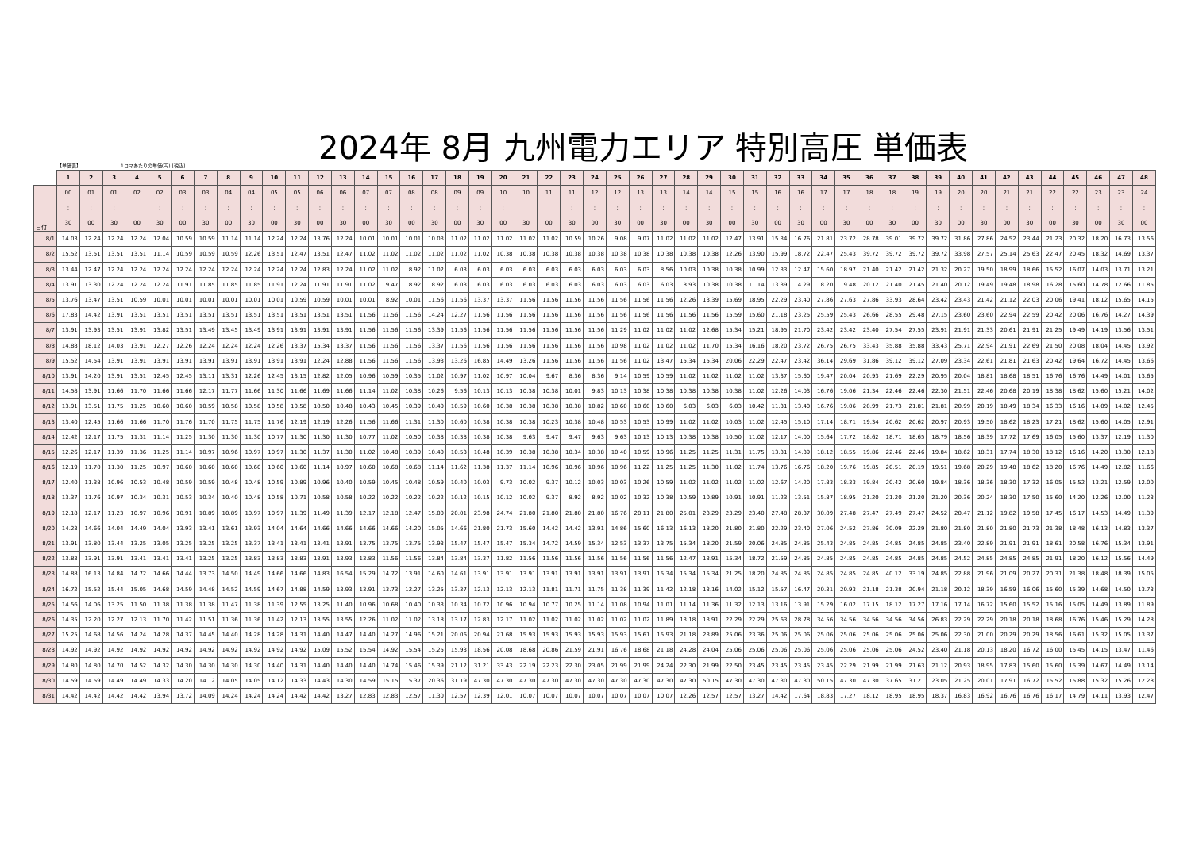2024年 8月 九州電力エリア 特別高圧 単価表
【単価表】 1コマあたりの単価(円) [税込]
| | 1 | 2 | 3 | 4 | 5 | 6 | 7 | 8 | 9 | 10 | 11 | 12 | 13 | 14 | 15 | 16 | 17 | 18 | 19 | 20 | 21 | 22 | 23 | 24 | 25 | 26 | 27 | 28 | 29 | 30 | 31 | 32 | 33 | 34 | 35 | 36 | 37 | 38 | 39 | 40 | 41 | 42 | 43 | 44 | 45 | 46 | 47 | 48 |
| --- | --- | --- | --- | --- | --- | --- | --- | --- | --- | --- | --- | --- | --- | --- | --- | --- | --- | --- | --- | --- | --- | --- | --- | --- | --- | --- | --- | --- | --- | --- | --- | --- | --- | --- | --- | --- | --- | --- | --- | --- | --- | --- | --- | --- | --- | --- | --- | --- |
| 日付 | 00 : 30 | 01 : 00 | 01 : 30 | 02 : 00 | 02 : 30 | 03 : 00 | 03 : 30 | 04 : 00 | 04 : 30 | 05 : 00 | 05 : 30 | 06 : 00 | 06 : 30 | 07 : 00 | 07 : 30 | 08 : 00 | 08 : 30 | 09 : 00 | 09 : 30 | 10 : 00 | 10 : 30 | 11 : 00 | 11 : 30 | 12 : 00 | 12 : 30 | 13 : 00 | 13 : 30 | 14 : 00 | 14 : 30 | 15 : 00 | 15 : 30 | 16 : 00 | 16 : 30 | 17 : 00 | 17 : 30 | 18 : 00 | 18 : 30 | 19 : 00 | 19 : 30 | 20 : 00 | 20 : 30 | 21 : 00 | 21 : 30 | 22 : 00 | 22 : 30 | 23 : 00 | 23 : 30 | 24 : 00 |
| 8/1 | 14.03 | 12.24 | 12.24 | 12.24 | 12.04 | 10.59 | 10.59 | 11.14 | 11.14 | 12.24 | 12.24 | 13.76 | 12.24 | 10.01 | 10.01 | 10.01 | 10.03 | 11.02 | 11.02 | 11.02 | 11.02 | 11.02 | 10.59 | 10.26 | 9.08 | 9.07 | 11.02 | 11.02 | 11.02 | 12.47 | 13.91 | 15.34 | 16.76 | 21.81 | 23.72 | 28.78 | 39.01 | 39.72 | 39.72 | 31.86 | 27.86 | 24.52 | 23.44 | 21.23 | 20.32 | 18.20 | 16.73 | 13.56 |
| 8/2 | 15.52 | 13.51 | 13.51 | 13.51 | 11.14 | 10.59 | 10.59 | 10.59 | 12.26 | 13.51 | 12.47 | 13.51 | 12.47 | 11.02 | 11.02 | 11.02 | 11.02 | 11.02 | 11.02 | 10.38 | 10.38 | 10.38 | 10.38 | 10.38 | 10.38 | 10.38 | 10.38 | 10.38 | 10.38 | 12.26 | 13.90 | 15.99 | 18.72 | 22.47 | 25.43 | 39.72 | 39.72 | 39.72 | 39.72 | 33.98 | 27.57 | 25.14 | 25.63 | 22.47 | 20.45 | 18.32 | 14.69 | 13.37 |
| 8/3 | 13.44 | 12.47 | 12.24 | 12.24 | 12.24 | 12.24 | 12.24 | 12.24 | 12.24 | 12.24 | 12.24 | 12.83 | 12.24 | 11.02 | 11.02 | 8.92 | 11.02 | 6.03 | 6.03 | 6.03 | 6.03 | 6.03 | 6.03 | 6.03 | 6.03 | 6.03 | 8.56 | 10.03 | 10.38 | 10.38 | 10.99 | 12.33 | 12.47 | 15.60 | 18.97 | 21.40 | 21.42 | 21.42 | 21.32 | 20.27 | 19.50 | 18.99 | 18.66 | 15.52 | 16.07 | 14.03 | 13.71 | 13.21 |
| 8/4 | 13.91 | 13.30 | 12.24 | 12.24 | 12.24 | 11.91 | 11.85 | 11.85 | 11.85 | 11.91 | 12.24 | 11.91 | 11.91 | 11.02 | 9.47 | 8.92 | 8.92 | 6.03 | 6.03 | 6.03 | 6.03 | 6.03 | 6.03 | 6.03 | 6.03 | 6.03 | 6.03 | 8.93 | 10.38 | 10.38 | 11.14 | 13.39 | 14.29 | 18.20 | 19.48 | 20.12 | 21.40 | 21.45 | 21.40 | 20.12 | 19.49 | 19.48 | 18.98 | 16.28 | 15.60 | 14.78 | 12.66 | 11.85 |
| 8/5 | 13.76 | 13.47 | 13.51 | 10.59 | 10.01 | 10.01 | 10.01 | 10.01 | 10.01 | 10.01 | 10.59 | 10.59 | 10.01 | 10.01 | 8.92 | 10.01 | 11.56 | 11.56 | 13.37 | 13.37 | 11.56 | 11.56 | 11.56 | 11.56 | 11.56 | 11.56 | 11.56 | 12.26 | 13.39 | 15.69 | 18.95 | 22.29 | 23.40 | 27.86 | 27.63 | 27.86 | 33.93 | 28.64 | 23.42 | 23.43 | 21.42 | 21.12 | 22.03 | 20.06 | 19.41 | 18.12 | 15.65 | 14.15 |
| 8/6 | 17.83 | 14.42 | 13.91 | 13.51 | 13.51 | 13.51 | 13.51 | 13.51 | 13.51 | 13.51 | 13.51 | 13.51 | 13.51 | 11.56 | 11.56 | 11.56 | 14.24 | 12.27 | 11.56 | 11.56 | 11.56 | 11.56 | 11.56 | 11.56 | 11.56 | 11.56 | 11.56 | 11.56 | 11.56 | 15.59 | 15.60 | 21.18 | 23.25 | 25.59 | 25.43 | 26.66 | 28.55 | 29.48 | 27.15 | 23.60 | 23.60 | 22.94 | 22.59 | 20.42 | 20.06 | 16.76 | 14.27 | 14.39 |
| 8/7 | 13.91 | 13.93 | 13.51 | 13.91 | 13.82 | 13.51 | 13.49 | 13.45 | 13.49 | 13.91 | 13.91 | 13.91 | 13.91 | 11.56 | 11.56 | 11.56 | 13.39 | 11.56 | 11.56 | 11.56 | 11.56 | 11.56 | 11.56 | 11.56 | 11.29 | 11.02 | 11.02 | 11.02 | 12.68 | 15.34 | 15.21 | 18.95 | 21.70 | 23.42 | 23.42 | 23.40 | 27.54 | 27.55 | 23.91 | 21.91 | 21.33 | 20.61 | 21.91 | 21.25 | 19.49 | 14.19 | 13.56 | 13.51 |
| 8/8 | 14.88 | 18.12 | 14.03 | 13.91 | 12.27 | 12.26 | 12.24 | 12.24 | 12.24 | 12.26 | 13.37 | 15.34 | 13.37 | 11.56 | 11.56 | 11.56 | 13.37 | 11.56 | 11.56 | 11.56 | 11.56 | 11.56 | 11.56 | 11.56 | 10.98 | 11.02 | 11.02 | 11.02 | 11.70 | 15.34 | 16.16 | 18.20 | 23.72 | 26.75 | 26.75 | 33.43 | 35.88 | 35.88 | 33.43 | 25.71 | 22.94 | 21.91 | 22.69 | 21.50 | 20.08 | 18.04 | 14.45 | 13.92 |
| 8/9 | 15.52 | 14.54 | 13.91 | 13.91 | 13.91 | 13.91 | 13.91 | 13.91 | 13.91 | 13.91 | 13.91 | 12.24 | 12.88 | 11.56 | 11.56 | 11.56 | 13.93 | 13.26 | 16.85 | 14.49 | 13.26 | 11.56 | 11.56 | 11.56 | 11.56 | 11.02 | 13.47 | 15.34 | 15.34 | 20.06 | 22.29 | 22.47 | 23.42 | 36.14 | 29.69 | 31.86 | 39.12 | 39.12 | 27.09 | 23.34 | 22.61 | 21.81 | 21.63 | 20.42 | 19.64 | 16.72 | 14.45 | 13.66 |
| 8/10 | 13.91 | 14.20 | 13.91 | 13.51 | 12.45 | 12.45 | 13.11 | 13.31 | 12.26 | 12.45 | 13.15 | 12.82 | 12.05 | 10.96 | 10.59 | 10.35 | 11.02 | 10.97 | 11.02 | 10.97 | 10.04 | 9.67 | 8.36 | 8.36 | 9.14 | 10.59 | 10.59 | 11.02 | 11.02 | 11.02 | 11.02 | 13.37 | 15.60 | 19.47 | 20.04 | 20.93 | 21.69 | 22.29 | 20.95 | 20.04 | 18.81 | 18.68 | 18.51 | 16.76 | 16.76 | 14.49 | 14.01 | 13.65 |
| 8/11 | 14.58 | 13.91 | 11.66 | 11.70 | 11.66 | 11.66 | 12.17 | 11.77 | 11.66 | 11.30 | 11.66 | 11.69 | 11.66 | 11.14 | 11.02 | 10.38 | 10.26 | 9.56 | 10.13 | 10.13 | 10.38 | 10.38 | 10.01 | 9.83 | 10.13 | 10.38 | 10.38 | 10.38 | 10.38 | 10.38 | 11.02 | 12.26 | 14.03 | 16.76 | 19.06 | 21.34 | 22.46 | 22.46 | 22.30 | 21.51 | 22.46 | 20.68 | 20.19 | 18.38 | 18.62 | 15.60 | 15.21 | 14.02 |
| 8/12 | 13.91 | 13.51 | 11.75 | 11.25 | 10.60 | 10.60 | 10.59 | 10.58 | 10.58 | 10.58 | 10.58 | 10.50 | 10.48 | 10.43 | 10.45 | 10.39 | 10.40 | 10.59 | 10.60 | 10.38 | 10.38 | 10.38 | 10.38 | 10.82 | 10.60 | 10.60 | 10.60 | 6.03 | 6.03 | 6.03 | 10.42 | 11.31 | 13.40 | 16.76 | 19.06 | 20.99 | 21.73 | 21.81 | 21.81 | 20.99 | 20.19 | 18.49 | 18.34 | 16.33 | 16.16 | 14.09 | 14.02 | 12.45 |
| 8/13 | 13.40 | 12.45 | 11.66 | 11.66 | 11.70 | 11.76 | 11.70 | 11.75 | 11.75 | 11.76 | 12.19 | 12.19 | 12.26 | 11.56 | 11.66 | 11.31 | 11.30 | 10.60 | 10.38 | 10.38 | 10.38 | 10.23 | 10.38 | 10.48 | 10.53 | 10.53 | 10.99 | 11.02 | 11.02 | 10.03 | 11.02 | 12.45 | 15.10 | 17.14 | 18.71 | 19.34 | 20.62 | 20.62 | 20.97 | 20.93 | 19.50 | 18.62 | 18.23 | 17.21 | 18.62 | 15.60 | 14.05 | 12.91 |
| 8/14 | 12.42 | 12.17 | 11.75 | 11.31 | 11.14 | 11.25 | 11.30 | 11.30 | 11.30 | 10.77 | 11.30 | 11.30 | 11.30 | 10.77 | 11.02 | 10.50 | 10.38 | 10.38 | 10.38 | 10.38 | 9.63 | 9.47 | 9.47 | 9.63 | 9.63 | 10.13 | 10.13 | 10.38 | 10.38 | 10.50 | 11.02 | 12.17 | 14.00 | 15.64 | 17.72 | 18.62 | 18.71 | 18.65 | 18.79 | 18.56 | 18.39 | 17.72 | 17.69 | 16.05 | 15.60 | 13.37 | 12.19 | 11.30 |
| 8/15 | 12.26 | 12.17 | 11.39 | 11.36 | 11.25 | 11.14 | 10.97 | 10.96 | 10.97 | 10.97 | 11.30 | 11.37 | 11.30 | 11.02 | 10.48 | 10.39 | 10.40 | 10.53 | 10.48 | 10.39 | 10.38 | 10.38 | 10.34 | 10.38 | 10.40 | 10.59 | 10.96 | 11.25 | 11.25 | 11.31 | 11.75 | 13.31 | 14.39 | 18.12 | 18.55 | 19.86 | 22.46 | 22.46 | 19.84 | 18.62 | 18.31 | 17.74 | 18.30 | 18.12 | 16.16 | 14.20 | 13.30 | 12.18 |
| 8/16 | 12.19 | 11.70 | 11.30 | 11.25 | 10.97 | 10.60 | 10.60 | 10.60 | 10.60 | 10.60 | 10.60 | 11.14 | 10.97 | 10.60 | 10.68 | 10.68 | 11.14 | 11.62 | 11.38 | 11.37 | 11.14 | 10.96 | 10.96 | 10.96 | 10.96 | 11.22 | 11.25 | 11.25 | 11.30 | 11.02 | 11.74 | 13.76 | 16.76 | 18.20 | 19.76 | 19.85 | 20.51 | 20.19 | 19.51 | 19.68 | 20.29 | 19.48 | 18.62 | 18.20 | 16.76 | 14.49 | 12.82 | 11.66 |
| 8/17 | 12.40 | 11.38 | 10.96 | 10.53 | 10.48 | 10.59 | 10.59 | 10.48 | 10.48 | 10.59 | 10.89 | 10.96 | 10.40 | 10.59 | 10.45 | 10.48 | 10.59 | 10.40 | 10.03 | 9.73 | 10.02 | 9.37 | 10.12 | 10.03 | 10.03 | 10.26 | 10.59 | 11.02 | 11.02 | 11.02 | 11.02 | 12.67 | 14.20 | 17.83 | 18.33 | 19.84 | 20.42 | 20.60 | 19.84 | 18.36 | 18.36 | 18.30 | 17.32 | 16.05 | 15.52 | 13.21 | 12.59 | 12.00 |
| 8/18 | 13.37 | 11.76 | 10.97 | 10.34 | 10.31 | 10.53 | 10.34 | 10.40 | 10.48 | 10.58 | 10.71 | 10.58 | 10.58 | 10.22 | 10.22 | 10.22 | 10.22 | 10.12 | 10.15 | 10.12 | 10.02 | 9.37 | 8.92 | 8.92 | 10.02 | 10.32 | 10.38 | 10.59 | 10.89 | 10.91 | 10.91 | 11.23 | 13.51 | 15.87 | 18.95 | 21.20 | 21.20 | 21.20 | 21.20 | 20.36 | 20.24 | 18.30 | 17.50 | 15.60 | 14.20 | 12.26 | 12.00 | 11.23 |
| 8/19 | 12.18 | 12.17 | 11.23 | 10.97 | 10.96 | 10.91 | 10.89 | 10.89 | 10.97 | 10.97 | 11.39 | 11.49 | 11.39 | 12.17 | 12.18 | 12.47 | 15.00 | 20.01 | 23.98 | 24.74 | 21.80 | 21.80 | 21.80 | 21.80 | 16.76 | 20.11 | 21.80 | 25.01 | 23.29 | 23.29 | 23.40 | 27.48 | 28.37 | 30.09 | 27.48 | 27.47 | 27.49 | 27.47 | 24.52 | 20.47 | 21.12 | 19.82 | 19.58 | 17.45 | 16.17 | 14.53 | 14.49 | 11.39 |
| 8/20 | 14.23 | 14.66 | 14.04 | 14.49 | 14.04 | 13.93 | 13.41 | 13.61 | 13.93 | 14.04 | 14.64 | 14.66 | 14.66 | 14.66 | 14.66 | 14.20 | 15.05 | 14.66 | 21.80 | 21.73 | 15.60 | 14.42 | 14.42 | 13.91 | 14.86 | 15.60 | 16.13 | 16.13 | 18.20 | 21.80 | 21.80 | 22.29 | 23.40 | 27.06 | 24.52 | 27.86 | 30.09 | 22.29 | 21.80 | 21.80 | 21.80 | 21.80 | 21.73 | 21.38 | 18.48 | 16.13 | 14.83 | 13.37 |
| 8/21 | 13.91 | 13.80 | 13.44 | 13.25 | 13.05 | 13.25 | 13.25 | 13.25 | 13.37 | 13.41 | 13.41 | 13.41 | 13.91 | 13.75 | 13.75 | 13.75 | 13.93 | 15.47 | 15.47 | 15.47 | 15.34 | 14.72 | 14.59 | 15.34 | 12.53 | 13.37 | 13.75 | 15.34 | 18.20 | 21.59 | 20.06 | 24.85 | 24.85 | 25.43 | 24.85 | 24.85 | 24.85 | 24.85 | 24.85 | 23.40 | 22.89 | 21.91 | 21.91 | 18.61 | 20.58 | 16.76 | 15.34 | 13.91 |
| 8/22 | 13.83 | 13.91 | 13.91 | 13.41 | 13.41 | 13.41 | 13.25 | 13.25 | 13.83 | 13.83 | 13.83 | 13.91 | 13.93 | 13.83 | 11.56 | 11.56 | 13.84 | 13.84 | 13.37 | 11.82 | 11.56 | 11.56 | 11.56 | 11.56 | 11.56 | 11.56 | 11.56 | 12.47 | 13.91 | 15.34 | 18.72 | 21.59 | 24.85 | 24.85 | 24.85 | 24.85 | 24.85 | 24.85 | 24.85 | 24.52 | 24.85 | 24.85 | 24.85 | 21.91 | 18.20 | 16.12 | 15.56 | 14.49 |
| 8/23 | 14.88 | 16.13 | 14.84 | 14.72 | 14.66 | 14.44 | 13.73 | 14.50 | 14.49 | 14.66 | 14.66 | 14.83 | 16.54 | 15.29 | 14.72 | 13.91 | 14.60 | 14.61 | 13.91 | 13.91 | 13.91 | 13.91 | 13.91 | 13.91 | 13.91 | 13.91 | 15.34 | 15.34 | 15.34 | 21.25 | 18.20 | 24.85 | 24.85 | 24.85 | 24.85 | 24.85 | 40.12 | 33.19 | 24.85 | 22.88 | 21.96 | 21.09 | 20.27 | 20.31 | 21.38 | 18.48 | 18.39 | 15.05 |
| 8/24 | 16.72 | 15.52 | 15.44 | 15.05 | 14.68 | 14.59 | 14.48 | 14.52 | 14.59 | 14.67 | 14.88 | 14.59 | 13.93 | 13.91 | 13.73 | 12.27 | 13.25 | 13.37 | 12.13 | 12.13 | 12.13 | 11.81 | 11.71 | 11.75 | 11.38 | 11.39 | 11.42 | 12.18 | 13.16 | 14.02 | 15.12 | 15.57 | 16.47 | 20.31 | 20.93 | 21.18 | 21.38 | 20.94 | 21.18 | 20.12 | 18.39 | 16.59 | 16.06 | 15.60 | 15.39 | 14.68 | 14.50 | 13.73 |
| 8/25 | 14.56 | 14.06 | 13.25 | 11.50 | 11.38 | 11.38 | 11.38 | 11.47 | 11.38 | 11.39 | 12.55 | 13.25 | 11.40 | 10.96 | 10.68 | 10.40 | 10.33 | 10.34 | 10.72 | 10.96 | 10.94 | 10.77 | 10.25 | 11.14 | 11.08 | 10.94 | 11.01 | 11.14 | 11.36 | 11.32 | 12.13 | 13.16 | 13.91 | 15.29 | 16.02 | 17.15 | 18.12 | 17.27 | 17.16 | 17.14 | 16.72 | 15.60 | 15.52 | 15.16 | 15.05 | 14.49 | 13.89 | 11.89 |
| 8/26 | 14.35 | 12.20 | 12.27 | 12.13 | 11.70 | 11.42 | 11.51 | 11.36 | 11.36 | 11.42 | 12.13 | 13.55 | 13.55 | 12.26 | 11.02 | 11.02 | 13.18 | 13.17 | 12.83 | 12.17 | 11.02 | 11.02 | 11.02 | 11.02 | 11.02 | 11.02 | 11.89 | 13.18 | 13.91 | 22.29 | 22.29 | 25.63 | 28.78 | 34.56 | 34.56 | 34.56 | 34.56 | 34.56 | 26.83 | 22.29 | 22.29 | 20.18 | 20.18 | 18.68 | 16.76 | 15.46 | 15.29 | 14.28 |
| 8/27 | 15.25 | 14.68 | 14.56 | 14.24 | 14.28 | 14.37 | 14.45 | 14.40 | 14.28 | 14.28 | 14.31 | 14.40 | 14.47 | 14.40 | 14.27 | 14.96 | 15.21 | 20.06 | 20.94 | 21.68 | 15.93 | 15.93 | 15.93 | 15.93 | 15.93 | 15.61 | 15.93 | 21.18 | 23.89 | 25.06 | 23.36 | 25.06 | 25.06 | 25.06 | 25.06 | 25.06 | 25.06 | 25.06 | 25.06 | 22.30 | 21.00 | 20.29 | 20.29 | 18.56 | 16.61 | 15.32 | 15.05 | 13.37 |
| 8/28 | 14.92 | 14.92 | 14.92 | 14.92 | 14.92 | 14.92 | 14.92 | 14.92 | 14.92 | 14.92 | 14.92 | 15.09 | 15.52 | 15.54 | 14.92 | 15.54 | 15.25 | 15.93 | 18.56 | 20.08 | 18.68 | 20.86 | 21.59 | 21.91 | 16.76 | 18.68 | 21.18 | 24.28 | 24.04 | 25.06 | 25.06 | 25.06 | 25.06 | 25.06 | 25.06 | 25.06 | 25.06 | 24.52 | 23.40 | 21.18 | 20.13 | 18.20 | 16.72 | 16.00 | 15.45 | 14.15 | 13.47 | 11.46 |
| 8/29 | 14.80 | 14.80 | 14.70 | 14.52 | 14.32 | 14.30 | 14.30 | 14.30 | 14.30 | 14.40 | 14.31 | 14.40 | 14.40 | 14.40 | 14.74 | 15.46 | 15.39 | 21.12 | 31.21 | 33.43 | 22.19 | 22.23 | 22.30 | 23.05 | 21.99 | 21.99 | 24.24 | 22.30 | 21.99 | 22.50 | 23.45 | 23.45 | 23.45 | 23.45 | 22.29 | 21.99 | 21.99 | 21.63 | 21.12 | 20.93 | 18.95 | 17.83 | 15.60 | 15.60 | 15.39 | 14.67 | 14.49 | 13.14 |
| 8/30 | 14.59 | 14.59 | 14.49 | 14.49 | 14.33 | 14.20 | 14.12 | 14.05 | 14.05 | 14.12 | 14.33 | 14.43 | 14.30 | 14.59 | 15.15 | 15.37 | 20.36 | 31.19 | 47.30 | 47.30 | 47.30 | 47.30 | 47.30 | 47.30 | 47.30 | 47.30 | 47.30 | 47.30 | 50.15 | 47.30 | 47.30 | 47.30 | 47.30 | 50.15 | 47.30 | 47.30 | 37.65 | 31.21 | 23.05 | 21.25 | 20.01 | 17.91 | 16.72 | 15.52 | 15.88 | 15.32 | 15.26 | 12.28 |
| 8/31 | 14.42 | 14.42 | 14.42 | 14.42 | 13.94 | 13.72 | 14.09 | 14.24 | 14.24 | 14.24 | 14.42 | 14.42 | 13.27 | 12.83 | 12.83 | 12.57 | 11.30 | 12.57 | 12.39 | 12.01 | 10.07 | 10.07 | 10.07 | 10.07 | 10.07 | 10.07 | 10.07 | 12.26 | 12.57 | 12.57 | 13.27 | 14.42 | 17.64 | 18.83 | 17.27 | 18.12 | 18.95 | 18.95 | 18.37 | 16.83 | 16.92 | 16.76 | 16.76 | 16.17 | 14.79 | 14.11 | 13.93 | 12.47 |